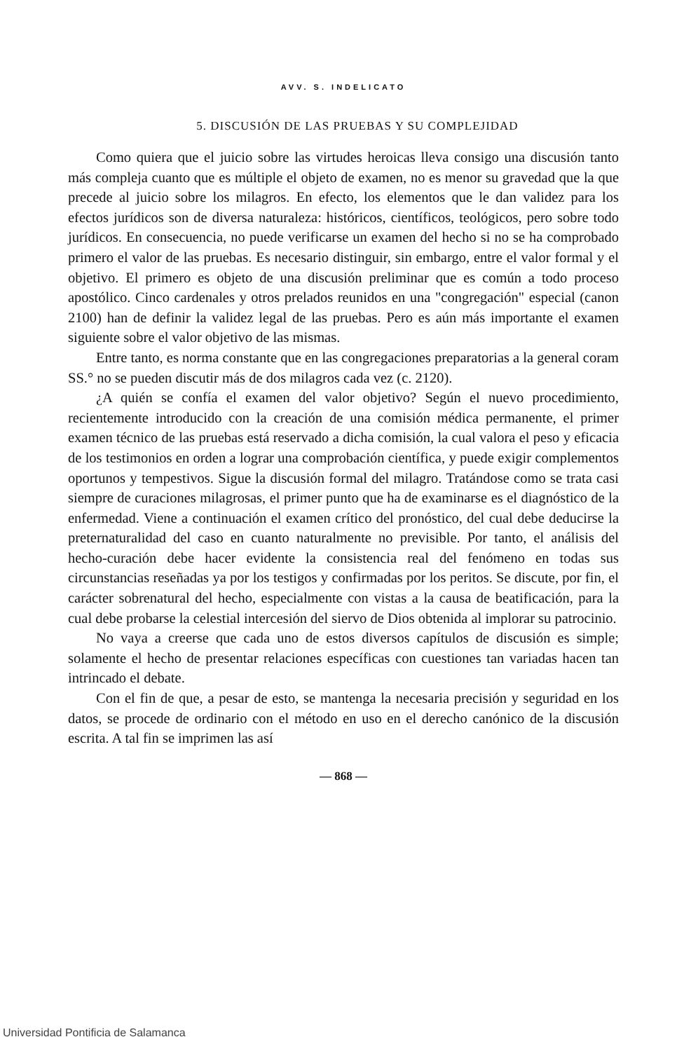AVV. S. INDELICATO
5. DISCUSIÓN DE LAS PRUEBAS Y SU COMPLEJIDAD
Como quiera que el juicio sobre las virtudes heroicas lleva consigo una discusión tanto más compleja cuanto que es múltiple el objeto de examen, no es menor su gravedad que la que precede al juicio sobre los milagros. En efecto, los elementos que le dan validez para los efectos jurídicos son de diversa naturaleza: históricos, científicos, teológicos, pero sobre todo jurídicos. En consecuencia, no puede verificarse un examen del hecho si no se ha comprobado primero el valor de las pruebas. Es necesario distinguir, sin embargo, entre el valor formal y el objetivo. El primero es objeto de una discusión preliminar que es común a todo proceso apostólico. Cinco cardenales y otros prelados reunidos en una "congregación" especial (canon 2100) han de definir la validez legal de las pruebas. Pero es aún más importante el examen siguiente sobre el valor objetivo de las mismas.
Entre tanto, es norma constante que en las congregaciones preparatorias a la general coram SS.° no se pueden discutir más de dos milagros cada vez (c. 2120).
¿A quién se confía el examen del valor objetivo? Según el nuevo procedimiento, recientemente introducido con la creación de una comisión médica permanente, el primer examen técnico de las pruebas está reservado a dicha comisión, la cual valora el peso y eficacia de los testimonios en orden a lograr una comprobación científica, y puede exigir complementos oportunos y tempestivos. Sigue la discusión formal del milagro. Tratándose como se trata casi siempre de curaciones milagrosas, el primer punto que ha de examinarse es el diagnóstico de la enfermedad. Viene a continuación el examen crítico del pronóstico, del cual debe deducirse la preternaturalidad del caso en cuanto naturalmente no previsible. Por tanto, el análisis del hecho-curación debe hacer evidente la consistencia real del fenómeno en todas sus circunstancias reseñadas ya por los testigos y confirmadas por los peritos. Se discute, por fin, el carácter sobrenatural del hecho, especialmente con vistas a la causa de beatificación, para la cual debe probarse la celestial intercesión del siervo de Dios obtenida al implorar su patrocinio.
No vaya a creerse que cada uno de estos diversos capítulos de discusión es simple; solamente el hecho de presentar relaciones específicas con cuestiones tan variadas hacen tan intrincado el debate.
Con el fin de que, a pesar de esto, se mantenga la necesaria precisión y seguridad en los datos, se procede de ordinario con el método en uso en el derecho canónico de la discusión escrita. A tal fin se imprimen las así
— 868 —
Universidad Pontificia de Salamanca